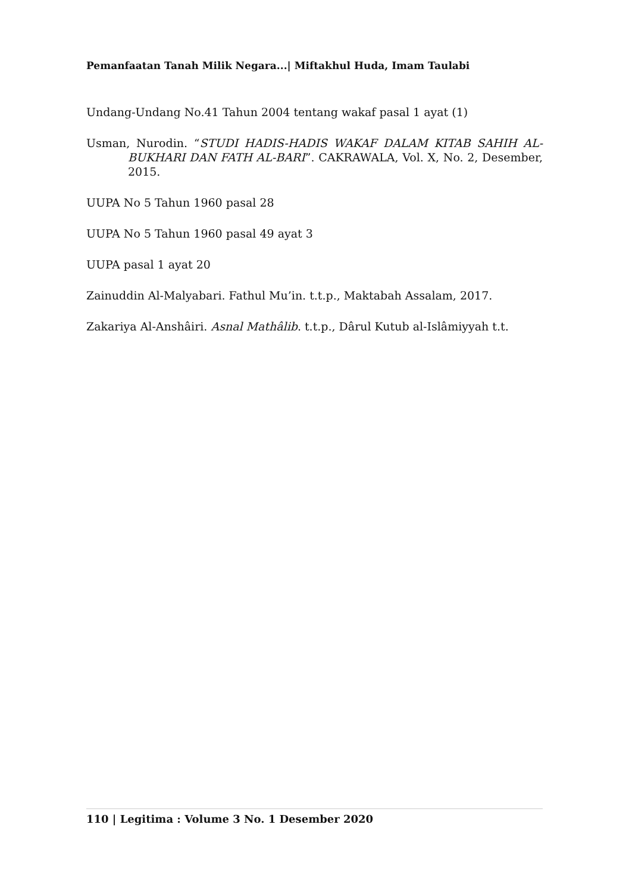Pemanfaatan Tanah Milik Negara...| Miftakhul Huda, Imam Taulabi
Undang-Undang No.41 Tahun 2004 tentang wakaf pasal 1 ayat (1)
Usman, Nurodin. “STUDI HADIS-HADIS WAKAF DALAM KITAB SAHIH AL-BUKHARI DAN FATH AL-BARI”. CAKRAWALA, Vol. X, No. 2, Desember, 2015.
UUPA No 5 Tahun 1960 pasal 28
UUPA No 5 Tahun 1960 pasal 49 ayat 3
UUPA pasal 1 ayat 20
Zainuddin Al-Malyabari. Fathul Mu’in. t.t.p., Maktabah Assalam, 2017.
Zakariya Al-Anshâiri. Asnal Mathâlib. t.t.p., Dârul Kutub al-Islâmiyyah t.t.
110 | Legitima : Volume 3 No. 1 Desember 2020